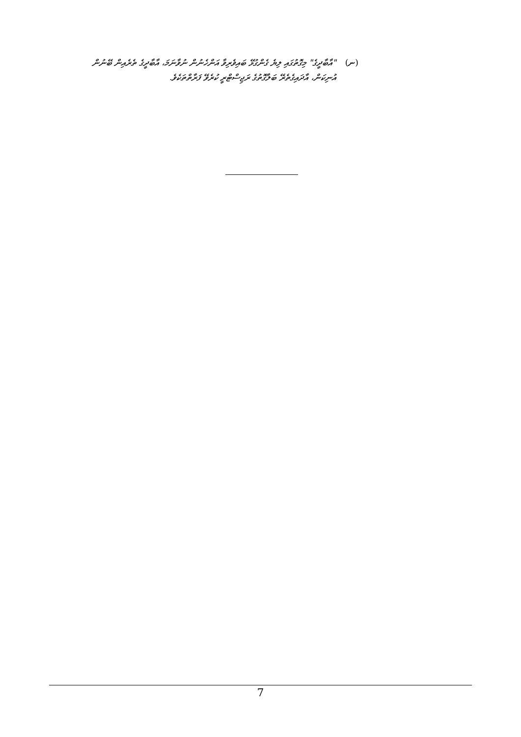(ނ) "އާބާދީގެ" މިގޮތުގައި ލިޔެ ގެންގުޅޭ ބައިވެރިވާ އަންހެނުން ނުވާނަމަ، އާބާދީގެ ތެރެއިން ބޭނުން އުނިކަން، އާދައިގެތެރޭ ބަލާގޮތުގެ ރަޖިސްޓްރީ ކުރެވޭ ފަރާތްތަކެވެ.
7